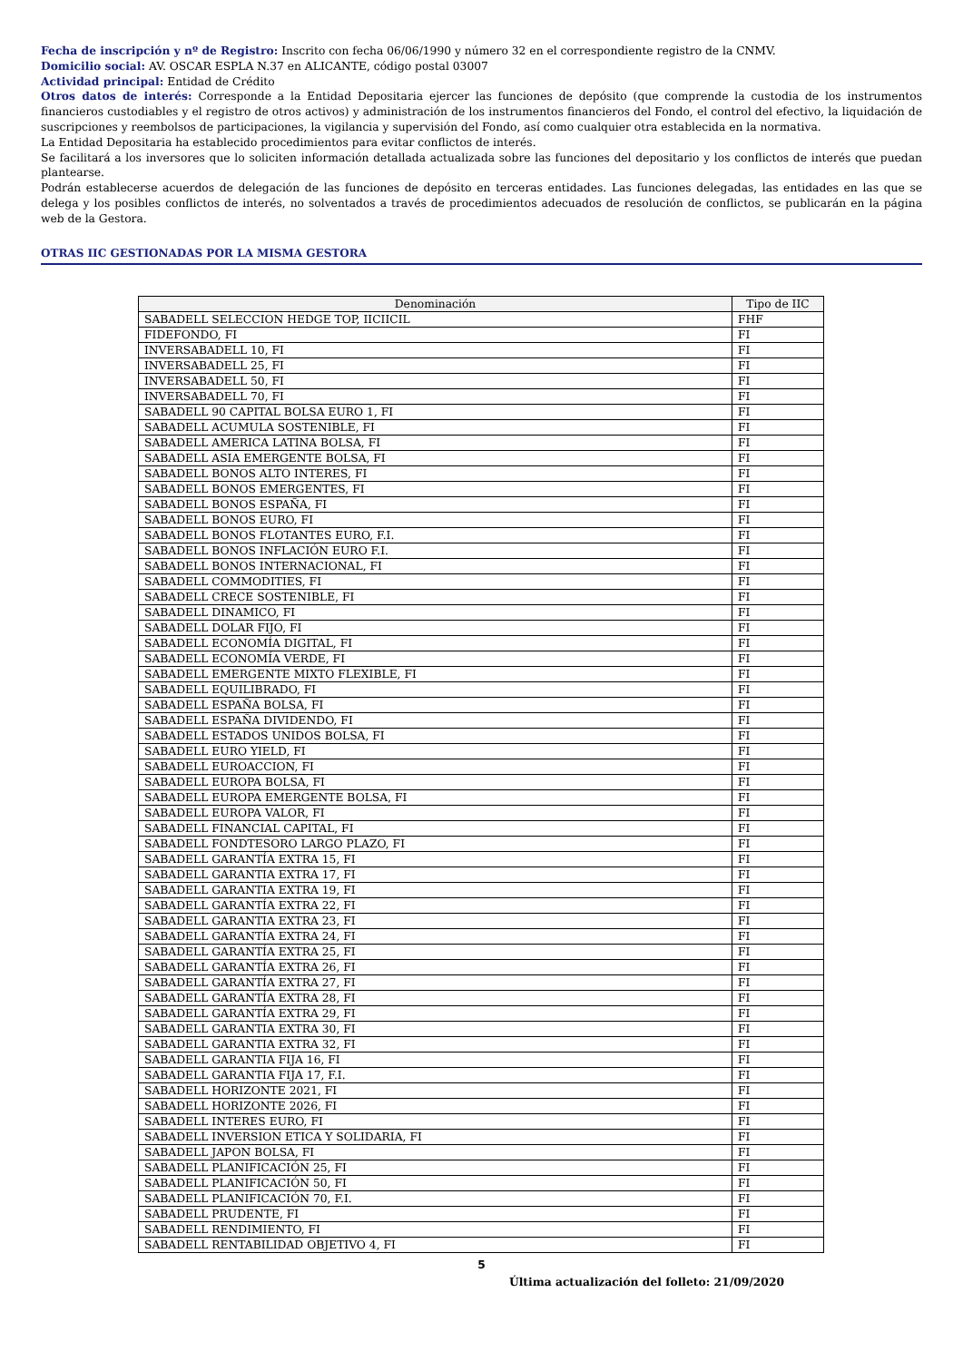Fecha de inscripción y nº de Registro: Inscrito con fecha 06/06/1990 y número 32 en el correspondiente registro de la CNMV.
Domicilio social: AV. OSCAR ESPLA N.37 en ALICANTE, código postal 03007
Actividad principal: Entidad de Crédito
Otros datos de interés: Corresponde a la Entidad Depositaria ejercer las funciones de depósito (que comprende la custodia de los instrumentos financieros custodiables y el registro de otros activos) y administración de los instrumentos financieros del Fondo, el control del efectivo, la liquidación de suscripciones y reembolsos de participaciones, la vigilancia y supervisión del Fondo, así como cualquier otra establecida en la normativa.
La Entidad Depositaria ha establecido procedimientos para evitar conflictos de interés.
Se facilitará a los inversores que lo soliciten información detallada actualizada sobre las funciones del depositario y los conflictos de interés que puedan plantearse.
Podrán establecerse acuerdos de delegación de las funciones de depósito en terceras entidades. Las funciones delegadas, las entidades en las que se delega y los posibles conflictos de interés, no solventados a través de procedimientos adecuados de resolución de conflictos, se publicarán en la página web de la Gestora.
OTRAS IIC GESTIONADAS POR LA MISMA GESTORA
| Denominación | Tipo de IIC |
| --- | --- |
| SABADELL SELECCION HEDGE TOP, IICIICIL | FHF |
| FIDEFONDO, FI | FI |
| INVERSABADELL 10, FI | FI |
| INVERSABADELL 25, FI | FI |
| INVERSABADELL 50, FI | FI |
| INVERSABADELL 70, FI | FI |
| SABADELL 90 CAPITAL BOLSA EURO 1, FI | FI |
| SABADELL ACUMULA SOSTENIBLE, FI | FI |
| SABADELL AMERICA LATINA BOLSA, FI | FI |
| SABADELL ASIA EMERGENTE BOLSA, FI | FI |
| SABADELL BONOS ALTO INTERES, FI | FI |
| SABADELL BONOS EMERGENTES, FI | FI |
| SABADELL BONOS ESPAÑA, FI | FI |
| SABADELL BONOS EURO, FI | FI |
| SABADELL BONOS FLOTANTES EURO, F.I. | FI |
| SABADELL BONOS INFLACIÓN EURO F.I. | FI |
| SABADELL BONOS INTERNACIONAL, FI | FI |
| SABADELL COMMODITIES, FI | FI |
| SABADELL CRECE SOSTENIBLE, FI | FI |
| SABADELL DINAMICO, FI | FI |
| SABADELL DOLAR FIJO, FI | FI |
| SABADELL ECONOMÍA DIGITAL, FI | FI |
| SABADELL ECONOMÍA VERDE, FI | FI |
| SABADELL EMERGENTE MIXTO FLEXIBLE, FI | FI |
| SABADELL EQUILIBRADO, FI | FI |
| SABADELL ESPAÑA BOLSA, FI | FI |
| SABADELL ESPAÑA DIVIDENDO, FI | FI |
| SABADELL ESTADOS UNIDOS BOLSA, FI | FI |
| SABADELL EURO YIELD, FI | FI |
| SABADELL EUROACCION, FI | FI |
| SABADELL EUROPA BOLSA, FI | FI |
| SABADELL EUROPA EMERGENTE BOLSA, FI | FI |
| SABADELL EUROPA VALOR, FI | FI |
| SABADELL FINANCIAL CAPITAL, FI | FI |
| SABADELL FONDTESORO LARGO PLAZO, FI | FI |
| SABADELL GARANTÍA EXTRA 15, FI | FI |
| SABADELL GARANTIA EXTRA 17, FI | FI |
| SABADELL GARANTIA EXTRA 19, FI | FI |
| SABADELL GARANTÍA EXTRA 22, FI | FI |
| SABADELL GARANTIA EXTRA 23, FI | FI |
| SABADELL GARANTÍA EXTRA 24, FI | FI |
| SABADELL GARANTÍA EXTRA 25, FI | FI |
| SABADELL GARANTÍA EXTRA 26, FI | FI |
| SABADELL GARANTÍA EXTRA 27, FI | FI |
| SABADELL GARANTÍA EXTRA 28, FI | FI |
| SABADELL GARANTÍA EXTRA 29, FI | FI |
| SABADELL GARANTIA EXTRA 30, FI | FI |
| SABADELL GARANTIA EXTRA 32, FI | FI |
| SABADELL GARANTIA FIJA 16, FI | FI |
| SABADELL GARANTIA FIJA 17, F.I. | FI |
| SABADELL HORIZONTE 2021, FI | FI |
| SABADELL HORIZONTE 2026, FI | FI |
| SABADELL INTERES EURO, FI | FI |
| SABADELL INVERSION ETICA Y SOLIDARIA, FI | FI |
| SABADELL JAPON BOLSA, FI | FI |
| SABADELL PLANIFICACIÓN 25, FI | FI |
| SABADELL PLANIFICACIÓN 50, FI | FI |
| SABADELL PLANIFICACIÓN 70, F.I. | FI |
| SABADELL PRUDENTE, FI | FI |
| SABADELL RENDIMIENTO, FI | FI |
| SABADELL RENTABILIDAD OBJETIVO 4, FI | FI |
5
Última actualización del folleto: 21/09/2020